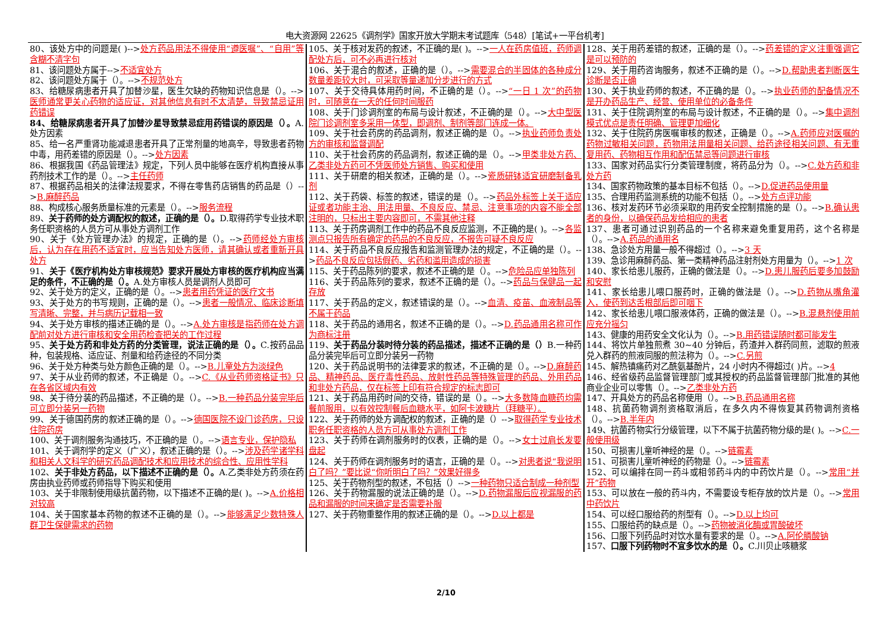电大资源网 22625《调剂学》国家开放大学期末考试题库（548）[笔试+一平台机考]
80、该处方中的问题是( )-->处方药品用法不得使用“遵医嘱”、“自用”等含糊不清字句
81、该问题处方属于-->不适宜处方
82、该问题处方属于（）。-->不规范处方
83、给糖尿病患者开具了加替沙星，医生欠缺的药物知识信息是（）。-->医师通常更关心药物的适应证，对其他信息有时不太清楚，导致禁忌证用药错误
84、给糖尿病患者开具了加替沙星导致禁忌症用药错误的原因是（）。A.处方因素
85、给一名严重肾功能减退患者开具了正常剂量的地高辛，导致患者药物中毒，用药差错的原因是（）。-->处方因素
86、根据我国《药品管理法》规定，下列人员中能够在医疗机构直接从事药剂技术工作的是（）。-->主任药师
87、根据药品相关的法律法规要求，不得在零售药店销售的药品是（）-->B.麻醉药品
88、构成核心服务质量标准的元素是（）。-->服务流程
89、关于药师的处方调配权的叙述，正确的是（）。D.取得药学专业技术职务任职资格的人员方可从事处方调剂工作
90、关于《处方管理办法》的规定，正确的是（）。-->药师经处方审核后，认为存在用药不适宜时，应当告知处方医师，请其确认或者重新开具处方
91、关于《医疗机构处方审核规范》要求开展处方审核的医疗机构应当满足的条件，不正确的是（）。A.处方审核人员是调剂人员即可
92、关于处方的定义，正确的是（）。-->患者用药凭证的医疗文书
93、关于处方的书写规则，正确的是（）。-->患者一般情况、临床诊断填写清晰、完整，并与病历记载相一致
94、关于处方审核的描述正确的是（）。-->A.处方审核是指药师在处方调配前对处方进行审核和安全用药检查把关的工作过程
95、关于处方药和非处方药的分类管理，说法正确的是（）。C.按药品品种，包装规格、适应证、剂量和给药途径的不同分类
96、关于处方种类与处方颜色正确的是（）。-->B.儿童处方为淡绿色
97、关于从业药师的叙述，不正确是（）。-->C.《从业药师资格证书》只在各省区域内有效
98、关于待分装的药品描述，不正确的是（）。-->B.一种药品分装完毕后可立即分装另一药物
99、关于德国药房的叙述正确的是（）。-->德国医院不设门诊药房，只设住院药房
100、关于调剂服务沟通技巧，不正确的是（）。-->语言专业，保护隐私
101、关于调剂学的定义（广义），叙述正确的是（）。-->涉及药学诸学科和相关人文科学的研究药品调配技术和应用技术的综合性、应用性学科
102、关于非处方药品，以下描述不正确的是（）。A.乙类非处方药须在药房由执业药师或药师指导下购买和使用
103、关于非限制使用级抗菌药物，以下描述不正确的是( )。-->A.价格相对较高
104、关于国家基本药物的叙述不正确的是（）。-->能够满足少数特殊人群卫生保健需求的药物
105、关于核对发药的叙述，不正确的是( )。-->一人在药房值班，药师调配处方后，可不必再进行核对
106、关于混合的叙述，正确的是（）。-->需要混合的半固体的各种成分数量差距较大时，可采取等量递加分步进行的方式
107、关于交待具体用药时间，不正确的是（）。-->“一日 1 次”的药物时，可随意在一天的任何时间服药
108、关于门诊调剂室的布局与设计叙述，不正确的是（）。-->大中型医院门诊调剂室多采用一体型，即调剂、制剂等部门连成一体。
109、关于社会药房的药品调剂，叙述正确的是（）。-->执业药师负责处方的审核和监督调配
110、关于社会药房的药品调剂，叙述正确的是（）。-->甲类非处方药、乙类非处方药可不凭医师处方销售、购买和使用
111、关于研磨的相关叙述，正确的是（）。-->瓷质研钵适宜研磨制备乳剂
112、关于药袋、标签的叙述，错误的是（）。-->药品外标签上关于适应证或者功能主治、用法用量、不良反应、禁忌、注意事项的内容不能全部注明的，只标出主要内容即可，不需其他注释
113、关于药房调剂工作中的药品不良反应监测，不正确的是( )。-->各监测点只报告所有确定的药品的不良反应，不报告可疑不良反应
114、关于药品不良反应报告和监测管理办法的规定，不正确的是（）。-->药品不良反应包括假药、劣药和滥用造成的损害
115、关于药品陈列的要求，叙述不正确的是（）。-->危险品应单独陈列
116、关于药品陈列的要求，叙述不正确的是（）。-->药品与保健品一起存放
117、关于药品的定义，叙述错误的是（）。-->血清、疫苗、血液制品等不属于药品
118、关于药品的通用名，叙述不正确的是（）。-->D.药品通用名称可作为商标注册
119、关于药品分装时待分装的药品描述，描述不正确的是（）B.一种药品分装完毕后可立即分装另一药物
120、关于药品说明书的法律要求的叙述，不正确的是（）。-->D.麻醉药品、精神药品、医疗毒性药品、放射性药品等特殊管理的药品、外用药品和非处方药品，仅在标签上印有符合规定的标志即可
121、关于药品用药时间的交待，错误的是（）。-->大多数降血糖药均需餐前服用，以有效控制餐后血糖水平，如阿卡波糖片（拜糖平）。
122、关于药师的处方调配权的叙述，正确的是（）-->取得药学专业技术职务任职资格的人员方可从事处方调剂工作
123、关于药师在调剂服务时的仪表，正确的是（）。-->女士过肩长发要盘起
124、关于药师在调剂服务时的语言，正确的是（）。-->对患者说“我说明白了吗？”要比说“你听明白了吗？”效果好得多
125、关于药物剂型的叙述，不包括（）-->一种药物只适合制成一种剂型
126、关于药物漏服的说法正确的是（）。-->D.药物漏服后应视漏服的药品和漏服的时间来确定是否需要补服
127、关于药物重整作用的叙述正确的是（）。-->D.以上都是
128、关于用药差错的叙述，正确的是（）。-->药差错的定义注重强调它是可以预防的
129、关于用药咨询服务，叙述不正确的是（）。-->D.帮助患者判断医生诊断是否正确
130、关于执业药师的叙述，不正确的是（）。-->执业药师的配备情况不是开办药品生产、经营、使用单位的必备条件
131、关于住院调剂室的布局与设计叙述，不正确的是（）。-->集中调剂模式优点是责任明确、管理更加细化
132、关于住院药房医嘱审核的叙述，正确是（）。-->A.药师应对医嘱的药物过敏相关问题，药物用法用量相关问题、给药途径相关问题、有无重复用药、药物相互作用和配伍禁忌等问题进行审核
133、国家对药品实行分类管理制度，将药品分为（）。-->C.处方药和非处方药
134、国家药物政策的基本目标不包括（）。-->D.促进药品使用量
135、合理用药监测系统的功能不包括（）。-->处方点评功能
136、核对发药环节必须采取的用药安全控制措施的是（）。-->B.确认患者的身份，以确保药品发给相应的患者
137、患者可通过识别药品的一个名称来避免重复用药，这个名称是（）。-->A.药品的通用名
138、急诊处方用量一般不得超过（）。-->3 天
139、急诊用麻醉药品、第一类精神药品注射剂处方用量为（）。-->1 次
140、家长给患儿服药，正确的做法是（）。-->D.患儿服药后要多加鼓励和安慰
141、家长给患儿喂口服药时，正确的做法是（）。-->D.药物从嘴角灌入，使药到达舌根部后即可咽下
142、家长给患儿喂口服液体药，正确的做法是（）。-->B.混悬剂使用前应充分摇匀
143、健康的用药安全文化认为（）。-->B.用药错误随时都可能发生
144、将饮片单独煎煮 30~40 分钟后，药渣并入群药同煎，滤取的煎液兑入群药的煎液同服的煎法称为（）。-->C.另煎
145、解热镇痛药对乙酰氨基酚片，24 小时内不得超过( )片。-->4
146、经省级药品监督管理部门或其授权的药品监督管理部门批准的其他商业企业可以零售（）。-->乙类非处方药
147、开具处方的药品名称使用（）。-->B.药品通用名称
148、抗菌药物调剂资格取消后，在多久内不得恢复其药物调剂资格（）。-->B.半年内
149、抗菌药物实行分级管理，以下不属于抗菌药物分级的是( )。-->C.一般使用级
150、可损害儿童听神经的是（）。-->链霉素
151、可损害儿童听神经的药物是（）。-->链霉素
152、可以编排在同一药斗或相邻药斗内的中药饮片是（）。-->常用“并开”药物
153、可以放在一般的药斗内，不需要设专柜存放的饮片是（）。-->常用中药饮片
154、可以经口服给药的剂型有（）。-->D.以上均可
155、口服给药的缺点是（）。-->药物被消化酶或胃酸破坏
156、口服下列药品时对饮水量有要求的是（）。-->A.阿伦膦酸钠
157、口服下列药物时不宜多饮水的是（）。C.川贝止咳糖浆
2/10